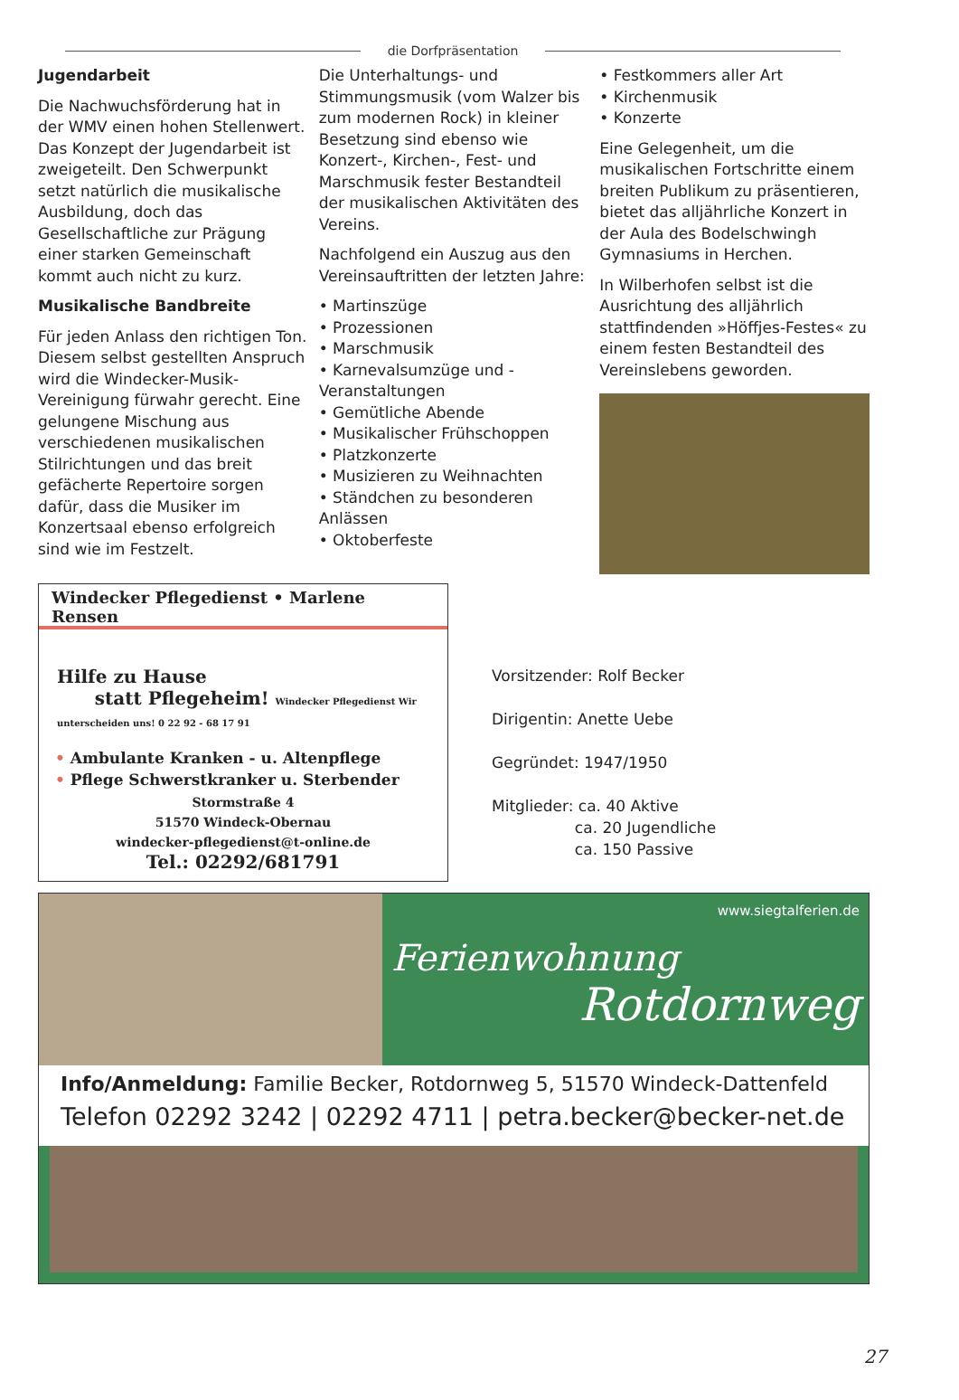die Dorfpräsentation
Jugendarbeit
Die Nachwuchsförderung hat in der WMV einen hohen Stellenwert. Das Konzept der Jugendarbeit ist zweigeteilt. Den Schwerpunkt setzt natürlich die musikalische Ausbildung, doch das Gesellschaftliche zur Prägung einer starken Gemeinschaft kommt auch nicht zu kurz.
Musikalische Bandbreite
Für jeden Anlass den richtigen Ton. Diesem selbst gestellten Anspruch wird die Windecker-Musik-Vereinigung fürwahr gerecht. Eine gelungene Mischung aus verschiedenen musikalischen Stilrichtungen und das breit gefächerte Repertoire sorgen dafür, dass die Musiker im Konzertsaal ebenso erfolgreich sind wie im Festzelt.
Die Unterhaltungs- und Stimmungsmusik (vom Walzer bis zum modernen Rock) in kleiner Besetzung sind ebenso wie Konzert-, Kirchen-, Fest- und Marschmusik fester Bestandteil der musikalischen Aktivitäten des Vereins.
Nachfolgend ein Auszug aus den Vereinsauftritten der letzten Jahre:
• Martinszüge
• Prozessionen
• Marschmusik
• Karnevalsumzüge und -Veranstaltungen
• Gemütliche Abende
• Musikalischer Frühschoppen
• Platzkonzerte
• Musizieren zu Weihnachten
• Ständchen zu besonderen Anlässen
• Oktoberfeste
• Festkommers aller Art
• Kirchenmusik
• Konzerte
Eine Gelegenheit, um die musikalischen Fortschritte einem breiten Publikum zu präsentieren, bietet das alljährliche Konzert in der Aula des Bodelschwingh Gymnasiums in Herchen.
In Wilberhofen selbst ist die Ausrichtung des alljährlich stattfindenden »Höffjes-Festes« zu einem festen Bestandteil des Vereinslebens geworden.
Windecker Pflegedienst • Marlene Rensen
Hilfe zu Hause
statt Pflegeheim! Windecker Pflegedienst Wir unterscheiden uns! 0 22 92 - 68 17 91
• Ambulante Kranken - u. Altenpflege
• Pflege Schwerstkranker u. Sterbender
Stormstraße 4
51570 Windeck-Obernau
windecker-pflegedienst@t-online.de
Tel.: 02292/681791
Vorsitzender: Rolf Becker
Dirigentin: Anette Uebe
Gegründet: 1947/1950
Mitglieder: ca. 40 Aktive
ca. 20 Jugendliche
ca. 150 Passive
www.siegtalferien.de
Ferienwohnung
Rotdornweg
Info/Anmeldung: Familie Becker, Rotdornweg 5, 51570 Windeck-Dattenfeld
Telefon 02292 3242 | 02292 4711 | petra.becker@becker-net.de
27